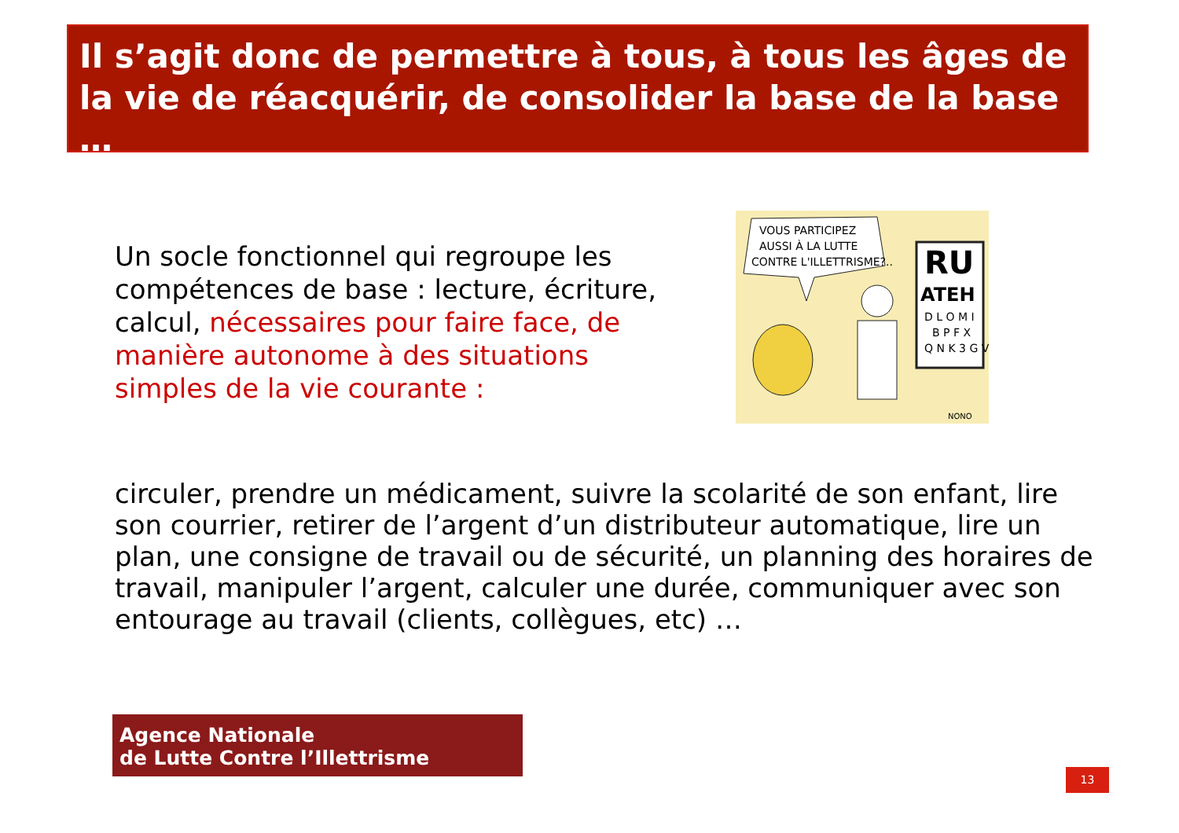Il s’agit donc de permettre à tous, à tous les âges de la vie de réacquérir, de consolider la base de la base …
Un socle fonctionnel qui regroupe les compétences de base : lecture, écriture, calcul, nécessaires pour faire face, de manière autonome à des situations simples de la vie courante :
VOUS PARTICIPEZ
AUSSI À LA LUTTE
CONTRE L'ILLETTRISME?..
RU
ATEH
D L O M I
B P F X
Q N K 3 G V
NONO
circuler, prendre un médicament, suivre la scolarité de son enfant, lire son courrier, retirer de l’argent d’un distributeur automatique, lire un plan, une consigne de travail ou de sécurité, un planning des horaires de travail, manipuler l’argent, calculer une durée, communiquer avec son entourage au travail (clients, collègues, etc) …
Agence Nationale
de Lutte Contre l’Illettrisme
13